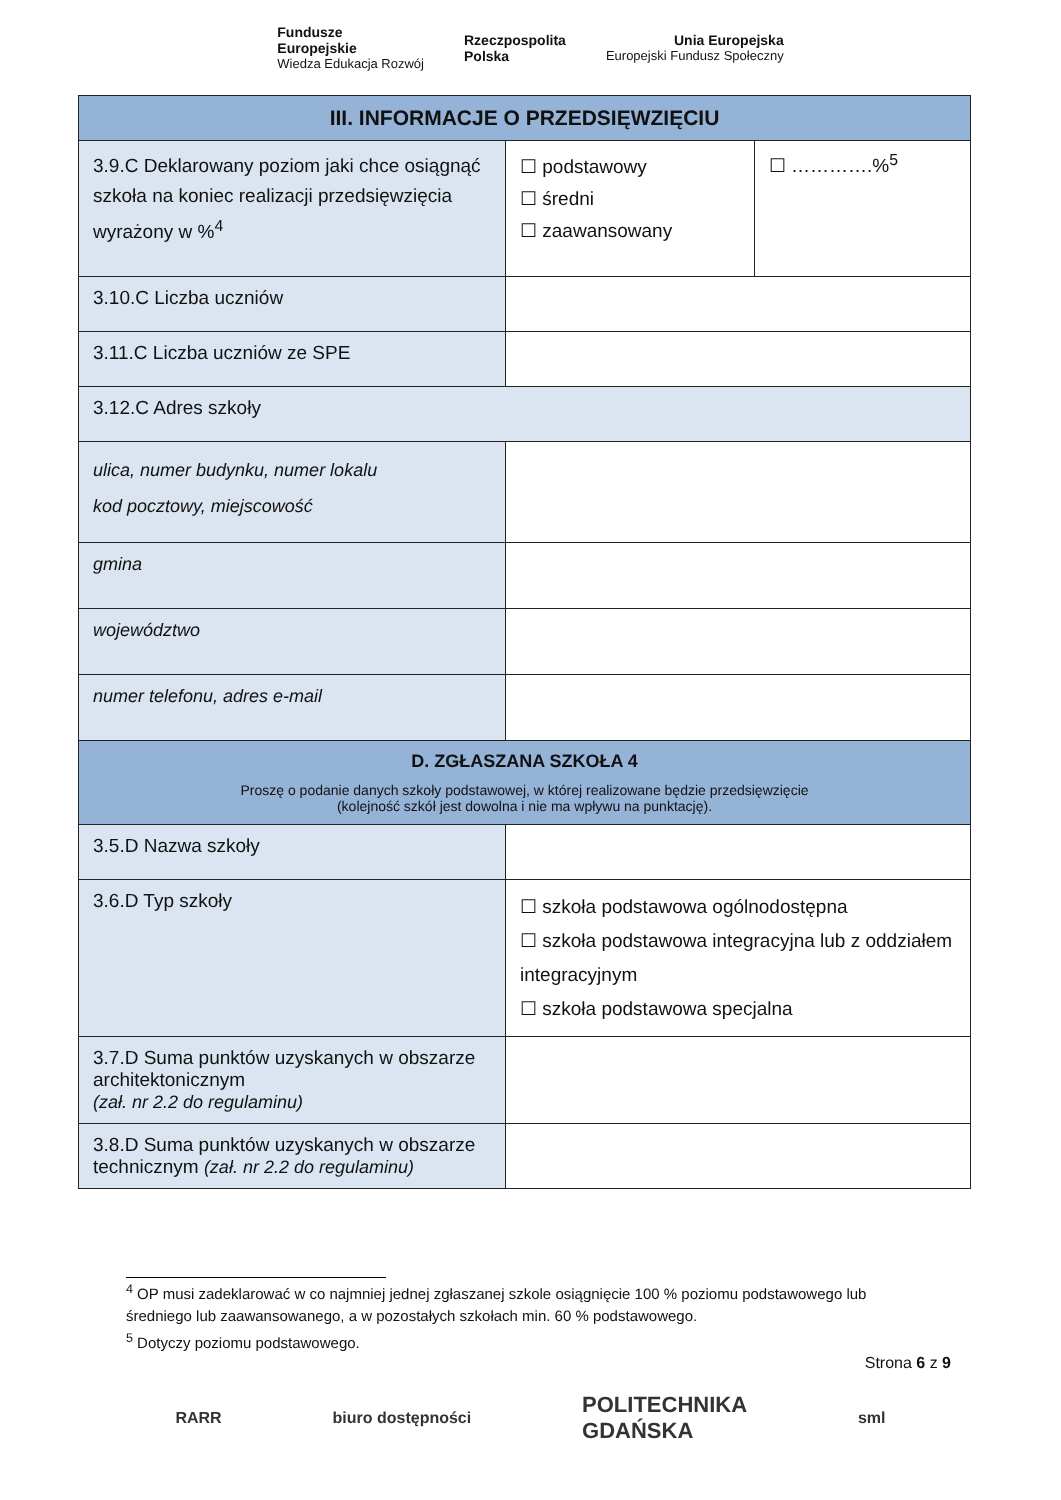Fundusze
Europejskie
Wiedza Edukacja Rozwój
Rzeczpospolita
Polska
Unia Europejska
Europejski Fundusz Społeczny
| III. INFORMACJE O PRZEDSIĘWZIĘCIU | | |
| 3.9.C Deklarowany poziom jaki chce osiągnąć szkoła na koniec realizacji przedsięwzięcia wyrażony w %<sup>4</sup> | ☐ podstawowy ☐ średni ☐ zaawansowany | ☐ ………….%<sup>5</sup> |
| 3.10.C Liczba uczniów | | |
| 3.11.C Liczba uczniów ze SPE | | |
| 3.12.C Adres szkoły | | |
| ulica, numer budynku, numer lokalu kod pocztowy, miejscowość | | |
| gmina | | |
| województwo | | |
| numer telefonu, adres e-mail | | |
| D. ZGŁASZANA SZKOŁA 4 Proszę o podanie danych szkoły podstawowej, w której realizowane będzie przedsięwzięcie (kolejność szkół jest dowolna i nie ma wpływu na punktację). | | |
| 3.5.D Nazwa szkoły | | |
| 3.6.D Typ szkoły | ☐ szkoła podstawowa ogólnodostępna ☐ szkoła podstawowa integracyjna lub z oddziałem integracyjnym ☐ szkoła podstawowa specjalna | |
| 3.7.D Suma punktów uzyskanych w obszarze architektonicznym (zał. nr 2.2 do regulaminu) | | |
| 3.8.D Suma punktów uzyskanych w obszarze technicznym (zał. nr 2.2 do regulaminu) | | |
<sup>4</sup> OP musi zadeklarować w co najmniej jednej zgłaszanej szkole osiągnięcie 100 % poziomu podstawowego lub średniego lub zaawansowanego, a w pozostałych szkołach min. 60 % podstawowego.
<sup>5</sup> Dotyczy poziomu podstawowego.
Strona 6 z 9
RARR biuro dostępności
POLITECHNIKA
GDAŃSKA
sml